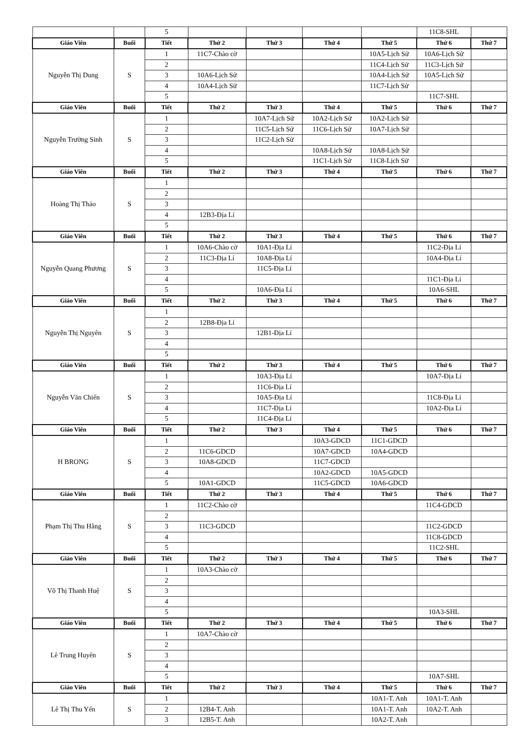| | | 5 | | | | | 11C8-SHL | |
| Giáo Viên | Buổi | Tiết | Thứ 2 | Thứ 3 | Thứ 4 | Thứ 5 | Thứ 6 | Thứ 7 |
| Nguyễn Thị Dung | S | 1 | 11C7-Chào cờ | | | 10A5-Lịch Sử | 10A6-Lịch Sử | |
| | | 2 | | | | 11C4-Lịch Sử | 11C3-Lịch Sử | |
| | | 3 | 10A6-Lịch Sử | | | 10A4-Lịch Sử | 10A5-Lịch Sử | |
| | | 4 | 10A4-Lịch Sử | | | 11C7-Lịch Sử | | |
| | | 5 | | | | | 11C7-SHL | |
| Giáo Viên | Buổi | Tiết | Thứ 2 | Thứ 3 | Thứ 4 | Thứ 5 | Thứ 6 | Thứ 7 |
| Nguyễn Trường Sinh | S | 1 | | 10A7-Lịch Sử | 10A2-Lịch Sử | 10A2-Lịch Sử | | |
| | | 2 | | 11C5-Lịch Sử | 11C6-Lịch Sử | 10A7-Lịch Sử | | |
| | | 3 | | 11C2-Lịch Sử | | | | |
| | | 4 | | | 10A8-Lịch Sử | 10A8-Lịch Sử | | |
| | | 5 | | | 11C1-Lịch Sử | 11C8-Lịch Sử | | |
| Giáo Viên | Buổi | Tiết | Thứ 2 | Thứ 3 | Thứ 4 | Thứ 5 | Thứ 6 | Thứ 7 |
| Hoàng Thị Thảo | S | 1 | | | | | | |
| | | 2 | | | | | | |
| | | 3 | | | | | | |
| | | 4 | 12B3-Địa Lí | | | | | |
| | | 5 | | | | | | |
| Giáo Viên | Buổi | Tiết | Thứ 2 | Thứ 3 | Thứ 4 | Thứ 5 | Thứ 6 | Thứ 7 |
| Nguyễn Quang Phương | S | 1 | 10A6-Chào cờ | 10A1-Địa Lí | | | 11C2-Địa Lí | |
| | | 2 | 11C3-Địa Lí | 10A8-Địa Lí | | | 10A4-Địa Lí | |
| | | 3 | | 11C5-Địa Lí | | | | |
| | | 4 | | | | | 11C1-Địa Lí | |
| | | 5 | | 10A6-Địa Lí | | | 10A6-SHL | |
| Giáo Viên | Buổi | Tiết | Thứ 2 | Thứ 3 | Thứ 4 | Thứ 5 | Thứ 6 | Thứ 7 |
| Nguyễn Thị Nguyên | S | 1 | | | | | | |
| | | 2 | 12B8-Địa Lí | | | | | |
| | | 3 | | 12B1-Địa Lí | | | | |
| | | 4 | | | | | | |
| | | 5 | | | | | | |
| Giáo Viên | Buổi | Tiết | Thứ 2 | Thứ 3 | Thứ 4 | Thứ 5 | Thứ 6 | Thứ 7 |
| Nguyễn Văn Chiến | S | 1 | | 10A3-Địa Lí | | | 10A7-Địa Lí | |
| | | 2 | | 11C6-Địa Lí | | | | |
| | | 3 | | 10A5-Địa Lí | | | 11C8-Địa Lí | |
| | | 4 | | 11C7-Địa Lí | | | 10A2-Địa Lí | |
| | | 5 | | 11C4-Địa Lí | | | | |
| Giáo Viên | Buổi | Tiết | Thứ 2 | Thứ 3 | Thứ 4 | Thứ 5 | Thứ 6 | Thứ 7 |
| H BRONG | S | 1 | | | 10A3-GDCD | 11C1-GDCD | | |
| | | 2 | 11C6-GDCD | | 10A7-GDCD | 10A4-GDCD | | |
| | | 3 | 10A8-GDCD | | 11C7-GDCD | | | |
| | | 4 | | | 10A2-GDCD | 10A5-GDCD | | |
| | | 5 | 10A1-GDCD | | 11C5-GDCD | 10A6-GDCD | | |
| Giáo Viên | Buổi | Tiết | Thứ 2 | Thứ 3 | Thứ 4 | Thứ 5 | Thứ 6 | Thứ 7 |
| Phạm Thị Thu Hằng | S | 1 | 11C2-Chào cờ | | | | 11C4-GDCD | |
| | | 2 | | | | | | |
| | | 3 | 11C3-GDCD | | | | 11C2-GDCD | |
| | | 4 | | | | | 11C8-GDCD | |
| | | 5 | | | | | 11C2-SHL | |
| Giáo Viên | Buổi | Tiết | Thứ 2 | Thứ 3 | Thứ 4 | Thứ 5 | Thứ 6 | Thứ 7 |
| Võ Thị Thanh Huệ | S | 1 | 10A3-Chào cờ | | | | | |
| | | 2 | | | | | | |
| | | 3 | | | | | | |
| | | 4 | | | | | | |
| | | 5 | | | | | 10A3-SHL | |
| Giáo Viên | Buổi | Tiết | Thứ 2 | Thứ 3 | Thứ 4 | Thứ 5 | Thứ 6 | Thứ 7 |
| Lê Trung Huyên | S | 1 | 10A7-Chào cờ | | | | | |
| | | 2 | | | | | | |
| | | 3 | | | | | | |
| | | 4 | | | | | | |
| | | 5 | | | | | 10A7-SHL | |
| Giáo Viên | Buổi | Tiết | Thứ 2 | Thứ 3 | Thứ 4 | Thứ 5 | Thứ 6 | Thứ 7 |
| Lê Thị Thu Yến | S | 1 | | | | 10A1-T. Anh | 10A1-T. Anh | |
| | | 2 | 12B4-T. Anh | | | 10A1-T. Anh | 10A2-T. Anh | |
| | | 3 | 12B5-T. Anh | | | 10A2-T. Anh | | |